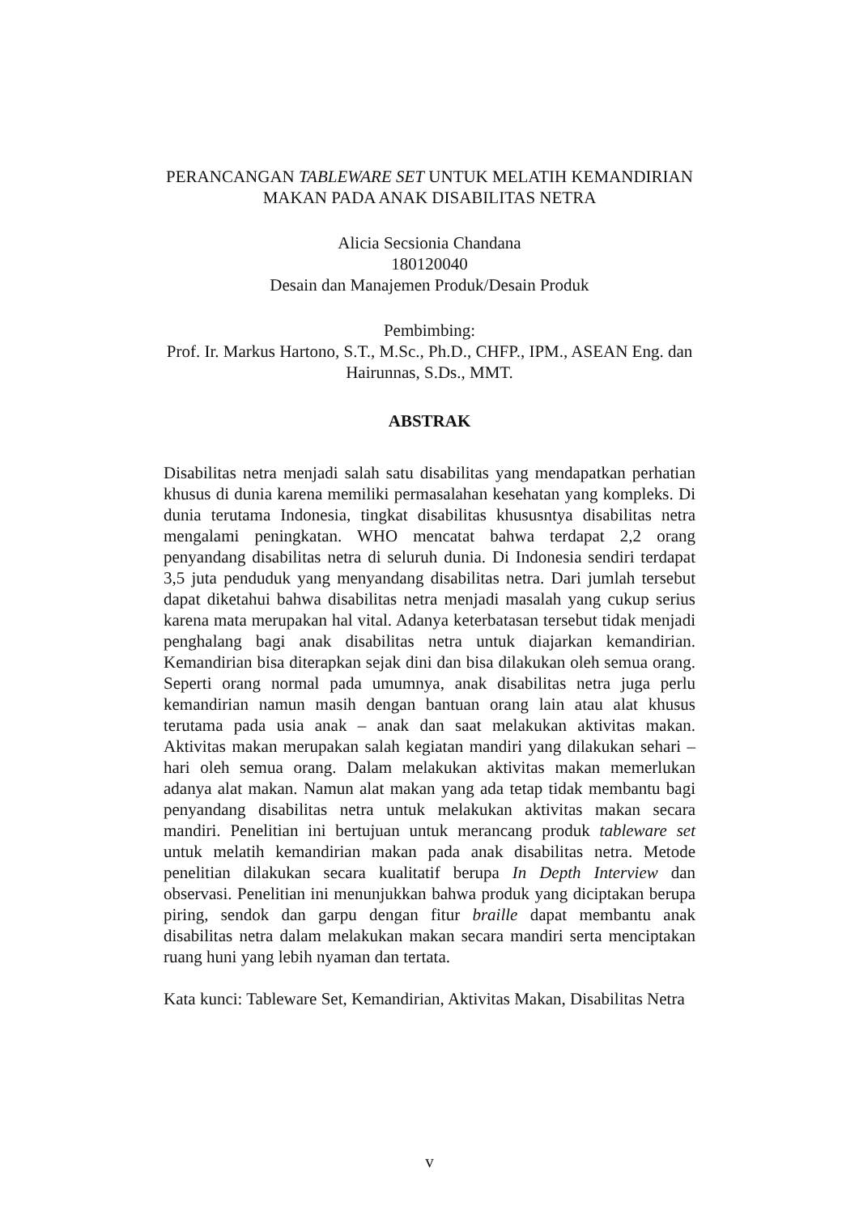PERANCANGAN TABLEWARE SET UNTUK MELATIH KEMANDIRIAN
MAKAN PADA ANAK DISABILITAS NETRA
Alicia Secsionia Chandana
180120040
Desain dan Manajemen Produk/Desain Produk
Pembimbing:
Prof. Ir. Markus Hartono, S.T., M.Sc., Ph.D., CHFP., IPM., ASEAN Eng. dan
Hairunnas, S.Ds., MMT.
ABSTRAK
Disabilitas netra menjadi salah satu disabilitas yang mendapatkan perhatian khusus di dunia karena memiliki permasalahan kesehatan yang kompleks. Di dunia terutama Indonesia, tingkat disabilitas khususntya disabilitas netra mengalami peningkatan. WHO mencatat bahwa terdapat 2,2 orang penyandang disabilitas netra di seluruh dunia. Di Indonesia sendiri terdapat 3,5 juta penduduk yang menyandang disabilitas netra. Dari jumlah tersebut dapat diketahui bahwa disabilitas netra menjadi masalah yang cukup serius karena mata merupakan hal vital. Adanya keterbatasan tersebut tidak menjadi penghalang bagi anak disabilitas netra untuk diajarkan kemandirian. Kemandirian bisa diterapkan sejak dini dan bisa dilakukan oleh semua orang. Seperti orang normal pada umumnya, anak disabilitas netra juga perlu kemandirian namun masih dengan bantuan orang lain atau alat khusus terutama pada usia anak – anak dan saat melakukan aktivitas makan. Aktivitas makan merupakan salah kegiatan mandiri yang dilakukan sehari – hari oleh semua orang. Dalam melakukan aktivitas makan memerlukan adanya alat makan. Namun alat makan yang ada tetap tidak membantu bagi penyandang disabilitas netra untuk melakukan aktivitas makan secara mandiri. Penelitian ini bertujuan untuk merancang produk tableware set untuk melatih kemandirian makan pada anak disabilitas netra. Metode penelitian dilakukan secara kualitatif berupa In Depth Interview dan observasi. Penelitian ini menunjukkan bahwa produk yang diciptakan berupa piring, sendok dan garpu dengan fitur braille dapat membantu anak disabilitas netra dalam melakukan makan secara mandiri serta menciptakan ruang huni yang lebih nyaman dan tertata.
Kata kunci: Tableware Set, Kemandirian, Aktivitas Makan, Disabilitas Netra
v